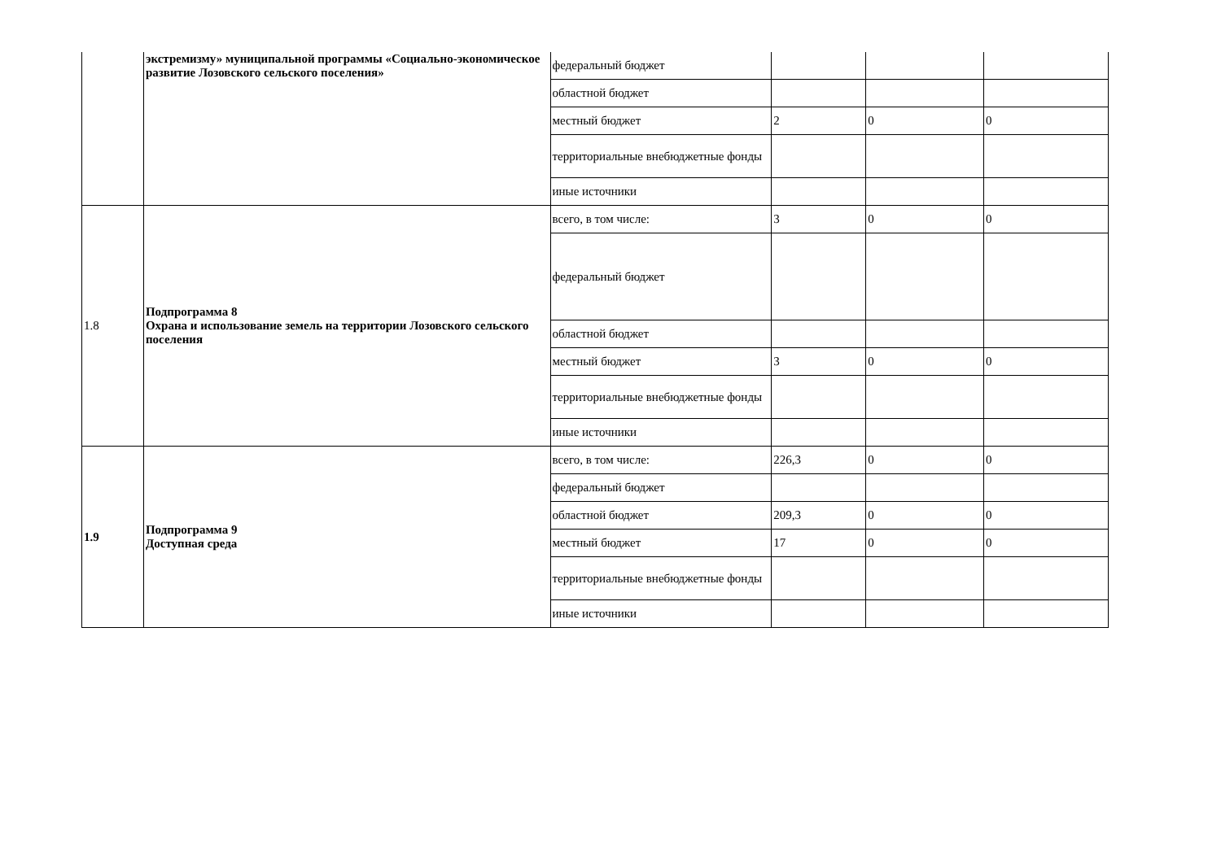| | экстремизму» муниципальной программы «Социально-экономическое развитие Лозовского сельского поселения» | федеральный бюджет | | | |
| | | областной бюджет | | | |
| | | местный бюджет | 2 | 0 | 0 |
| | | территориальные внебюджетные фонды | | | |
| | | иные источники | | | |
| 1.8 | Подпрограмма 8 Охрана и использование земель на территории Лозовского сельского поселения | всего, в том числе: | 3 | 0 | 0 |
| | | федеральный бюджет | | | |
| | | областной бюджет | | | |
| | | местный бюджет | 3 | 0 | 0 |
| | | территориальные внебюджетные фонды | | | |
| | | иные источники | | | |
| 1.9 | Подпрограмма 9 Доступная среда | всего, в том числе: | 226,3 | 0 | 0 |
| | | федеральный бюджет | | | |
| | | областной бюджет | 209,3 | 0 | 0 |
| | | местный бюджет | 17 | 0 | 0 |
| | | территориальные внебюджетные фонды | | | |
| | | иные источники | | | |